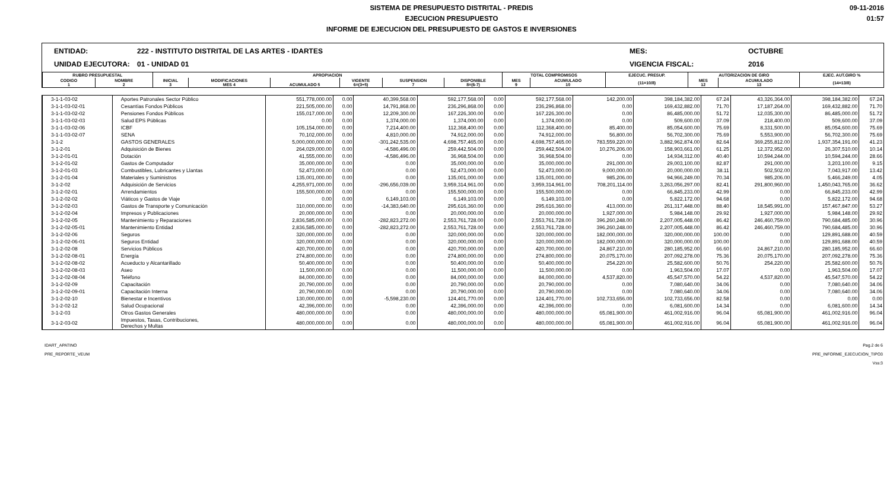SISTEMA DE PRESUPUESTO DISTRITAL - PREDIS
EJECUCION PRESUPUESTO
INFORME DE EJECUCION DEL PRESUPUESTO DE GASTOS E INVERSIONES
09-11-2016
01:57
ENTIDAD: 222 - INSTITUTO DISTRITAL DE LAS ARTES - IDARTES MES: OCTUBRE UNIDAD EJECUTORA: 01 - UNIDAD 01 VIGENCIA FISCAL: 2016
| RUBRO PRESUPUESTAL | | APROPIACION | | | | | | TOTAL COMPROMISOS | | EJECUC. PRESUP. | AUTORIZACION DE GIRO | | EJEC. AUT.GIRO % |
| --- | --- | --- | --- | --- | --- | --- | --- | --- | --- | --- | --- | --- | --- |
| CODIGO 1 | NOMBRE 2 | INICIAL 3 | MODIFICACIONES MES 4 | ACUMULADO 5 | VIGENTE 6=(3+5) | SUSPENSION 7 | DISPONIBLE 8=(6-7) | MES 9 | ACUMULADO 10 | (11=10/8) | MES 12 | ACUMULADO 13 | (14=13/8) |
| 3-1-1-03-02 | Aportes Patronales Sector Público | 551,778,000.00 | 0.00 | 40,399,568.00 | 592,177,568.00 | 0.00 | 592,177,568.00 | 142,200.00 | 398,184,382.00 | 67.24 | 43,326,364.00 | 398,184,382.00 | 67.24 |
| 3-1-1-03-02-01 | Cesantías Fondos Públicos | 221,505,000.00 | 0.00 | 14,791,868.00 | 236,296,868.00 | 0.00 | 236,296,868.00 | 0.00 | 169,432,882.00 | 71.70 | 17,187,264.00 | 169,432,882.00 | 71.70 |
| 3-1-1-03-02-02 | Pensiones Fondos Públicos | 155,017,000.00 | 0.00 | 12,209,300.00 | 167,226,300.00 | 0.00 | 167,226,300.00 | 0.00 | 86,485,000.00 | 51.72 | 12,035,300.00 | 86,485,000.00 | 51.72 |
| 3-1-1-03-02-03 | Salud EPS Públicas | 0.00 | 0.00 | 1,374,000.00 | 1,374,000.00 | 0.00 | 1,374,000.00 | 0.00 | 509,600.00 | 37.09 | 218,400.00 | 509,600.00 | 37.09 |
| 3-1-1-03-02-06 | ICBF | 105,154,000.00 | 0.00 | 7,214,400.00 | 112,368,400.00 | 0.00 | 112,368,400.00 | 85,400.00 | 85,054,600.00 | 75.69 | 8,331,500.00 | 85,054,600.00 | 75.69 |
| 3-1-1-03-02-07 | SENA | 70,102,000.00 | 0.00 | 4,810,000.00 | 74,912,000.00 | 0.00 | 74,912,000.00 | 56,800.00 | 56,702,300.00 | 75.69 | 5,553,900.00 | 56,702,300.00 | 75.69 |
| 3-1-2 | GASTOS GENERALES | 5,000,000,000.00 | 0.00 | -301,242,535.00 | 4,698,757,465.00 | 0.00 | 4,698,757,465.00 | 783,559,220.00 | 3,882,962,874.00 | 82.64 | 369,255,812.00 | 1,937,354,191.00 | 41.23 |
| 3-1-2-01 | Adquisición de Bienes | 264,029,000.00 | 0.00 | -4,586,496.00 | 259,442,504.00 | 0.00 | 259,442,504.00 | 10,276,206.00 | 158,903,661.00 | 61.25 | 12,372,952.00 | 26,307,510.00 | 10.14 |
| 3-1-2-01-01 | Dotación | 41,555,000.00 | 0.00 | -4,586,496.00 | 36,968,504.00 | 0.00 | 36,968,504.00 | 0.00 | 14,934,312.00 | 40.40 | 10,594,244.00 | 10,594,244.00 | 28.66 |
| 3-1-2-01-02 | Gastos de Computador | 35,000,000.00 | 0.00 | 0.00 | 35,000,000.00 | 0.00 | 35,000,000.00 | 291,000.00 | 29,003,100.00 | 82.87 | 291,000.00 | 3,203,100.00 | 9.15 |
| 3-1-2-01-03 | Combustibles, Lubricantes y Llantas | 52,473,000.00 | 0.00 | 0.00 | 52,473,000.00 | 0.00 | 52,473,000.00 | 9,000,000.00 | 20,000,000.00 | 38.11 | 502,502.00 | 7,043,917.00 | 13.42 |
| 3-1-2-01-04 | Materiales y Suministros | 135,001,000.00 | 0.00 | 0.00 | 135,001,000.00 | 0.00 | 135,001,000.00 | 985,206.00 | 94,966,249.00 | 70.34 | 985,206.00 | 5,466,249.00 | 4.05 |
| 3-1-2-02 | Adquisición de Servicios | 4,255,971,000.00 | 0.00 | -296,656,039.00 | 3,959,314,961.00 | 0.00 | 3,959,314,961.00 | 708,201,114.00 | 3,263,056,297.00 | 82.41 | 291,800,960.00 | 1,450,043,765.00 | 36.62 |
| 3-1-2-02-01 | Arrendamientos | 155,500,000.00 | 0.00 | 0.00 | 155,500,000.00 | 0.00 | 155,500,000.00 | 0.00 | 66,845,233.00 | 42.99 | 0.00 | 66,845,233.00 | 42.99 |
| 3-1-2-02-02 | Viáticos y Gastos de Viaje | 0.00 | 0.00 | 6,149,103.00 | 6,149,103.00 | 0.00 | 6,149,103.00 | 0.00 | 5,822,172.00 | 94.68 | 0.00 | 5,822,172.00 | 94.68 |
| 3-1-2-02-03 | Gastos de Transporte y Comunicación | 310,000,000.00 | 0.00 | -14,383,640.00 | 295,616,360.00 | 0.00 | 295,616,360.00 | 413,000.00 | 261,317,448.00 | 88.40 | 18,545,991.00 | 157,467,847.00 | 53.27 |
| 3-1-2-02-04 | Impresos y Publicaciones | 20,000,000.00 | 0.00 | 0.00 | 20,000,000.00 | 0.00 | 20,000,000.00 | 1,927,000.00 | 5,984,148.00 | 29.92 | 1,927,000.00 | 5,984,148.00 | 29.92 |
| 3-1-2-02-05 | Mantenimiento y Reparaciones | 2,836,585,000.00 | 0.00 | -282,823,272.00 | 2,553,761,728.00 | 0.00 | 2,553,761,728.00 | 396,260,248.00 | 2,207,005,448.00 | 86.42 | 246,460,759.00 | 790,684,485.00 | 30.96 |
| 3-1-2-02-05-01 | Mantenimiento Entidad | 2,836,585,000.00 | 0.00 | -282,823,272.00 | 2,553,761,728.00 | 0.00 | 2,553,761,728.00 | 396,260,248.00 | 2,207,005,448.00 | 86.42 | 246,460,759.00 | 790,684,485.00 | 30.96 |
| 3-1-2-02-06 | Seguros | 320,000,000.00 | 0.00 | 0.00 | 320,000,000.00 | 0.00 | 320,000,000.00 | 182,000,000.00 | 320,000,000.00 | 100.00 | 0.00 | 129,891,688.00 | 40.59 |
| 3-1-2-02-06-01 | Seguros Entidad | 320,000,000.00 | 0.00 | 0.00 | 320,000,000.00 | 0.00 | 320,000,000.00 | 182,000,000.00 | 320,000,000.00 | 100.00 | 0.00 | 129,891,688.00 | 40.59 |
| 3-1-2-02-08 | Servicios Públicos | 420,700,000.00 | 0.00 | 0.00 | 420,700,000.00 | 0.00 | 420,700,000.00 | 24,867,210.00 | 280,185,952.00 | 66.60 | 24,867,210.00 | 280,185,952.00 | 66.60 |
| 3-1-2-02-08-01 | Energía | 274,800,000.00 | 0.00 | 0.00 | 274,800,000.00 | 0.00 | 274,800,000.00 | 20,075,170.00 | 207,092,278.00 | 75.36 | 20,075,170.00 | 207,092,278.00 | 75.36 |
| 3-1-2-02-08-02 | Acueducto y Alcantarillado | 50,400,000.00 | 0.00 | 0.00 | 50,400,000.00 | 0.00 | 50,400,000.00 | 254,220.00 | 25,582,600.00 | 50.76 | 254,220.00 | 25,582,600.00 | 50.76 |
| 3-1-2-02-08-03 | Aseo | 11,500,000.00 | 0.00 | 0.00 | 11,500,000.00 | 0.00 | 11,500,000.00 | 0.00 | 1,963,504.00 | 17.07 | 0.00 | 1,963,504.00 | 17.07 |
| 3-1-2-02-08-04 | Teléfono | 84,000,000.00 | 0.00 | 0.00 | 84,000,000.00 | 0.00 | 84,000,000.00 | 4,537,820.00 | 45,547,570.00 | 54.22 | 4,537,820.00 | 45,547,570.00 | 54.22 |
| 3-1-2-02-09 | Capacitación | 20,790,000.00 | 0.00 | 0.00 | 20,790,000.00 | 0.00 | 20,790,000.00 | 0.00 | 7,080,640.00 | 34.06 | 0.00 | 7,080,640.00 | 34.06 |
| 3-1-2-02-09-01 | Capacitación Interna | 20,790,000.00 | 0.00 | 0.00 | 20,790,000.00 | 0.00 | 20,790,000.00 | 0.00 | 7,080,640.00 | 34.06 | 0.00 | 7,080,640.00 | 34.06 |
| 3-1-2-02-10 | Bienestar e Incentivos | 130,000,000.00 | 0.00 | -5,598,230.00 | 124,401,770.00 | 0.00 | 124,401,770.00 | 102,733,656.00 | 102,733,656.00 | 82.58 | 0.00 | 0.00 | 0.00 |
| 3-1-2-02-12 | Salud Ocupacional | 42,396,000.00 | 0.00 | 0.00 | 42,396,000.00 | 0.00 | 42,396,000.00 | 0.00 | 6,081,600.00 | 14.34 | 0.00 | 6,081,600.00 | 14.34 |
| 3-1-2-03 | Otros Gastos Generales | 480,000,000.00 | 0.00 | 0.00 | 480,000,000.00 | 0.00 | 480,000,000.00 | 65,081,900.00 | 461,002,916.00 | 96.04 | 65,081,900.00 | 461,002,916.00 | 96.04 |
| 3-1-2-03-02 | Impuestos, Tasas, Contribuciones, Derechos y Multas | 480,000,000.00 | 0.00 | 0.00 | 480,000,000.00 | 0.00 | 480,000,000.00 | 65,081,900.00 | 461,002,916.00 | 96.04 | 65,081,900.00 | 461,002,916.00 | 96.04 |
IDART_APATINO
PRE_REPORTE_VEUM
Pag.2 de 6
PRE_INFORME_EJECUCION_TIPO3
Vss:3